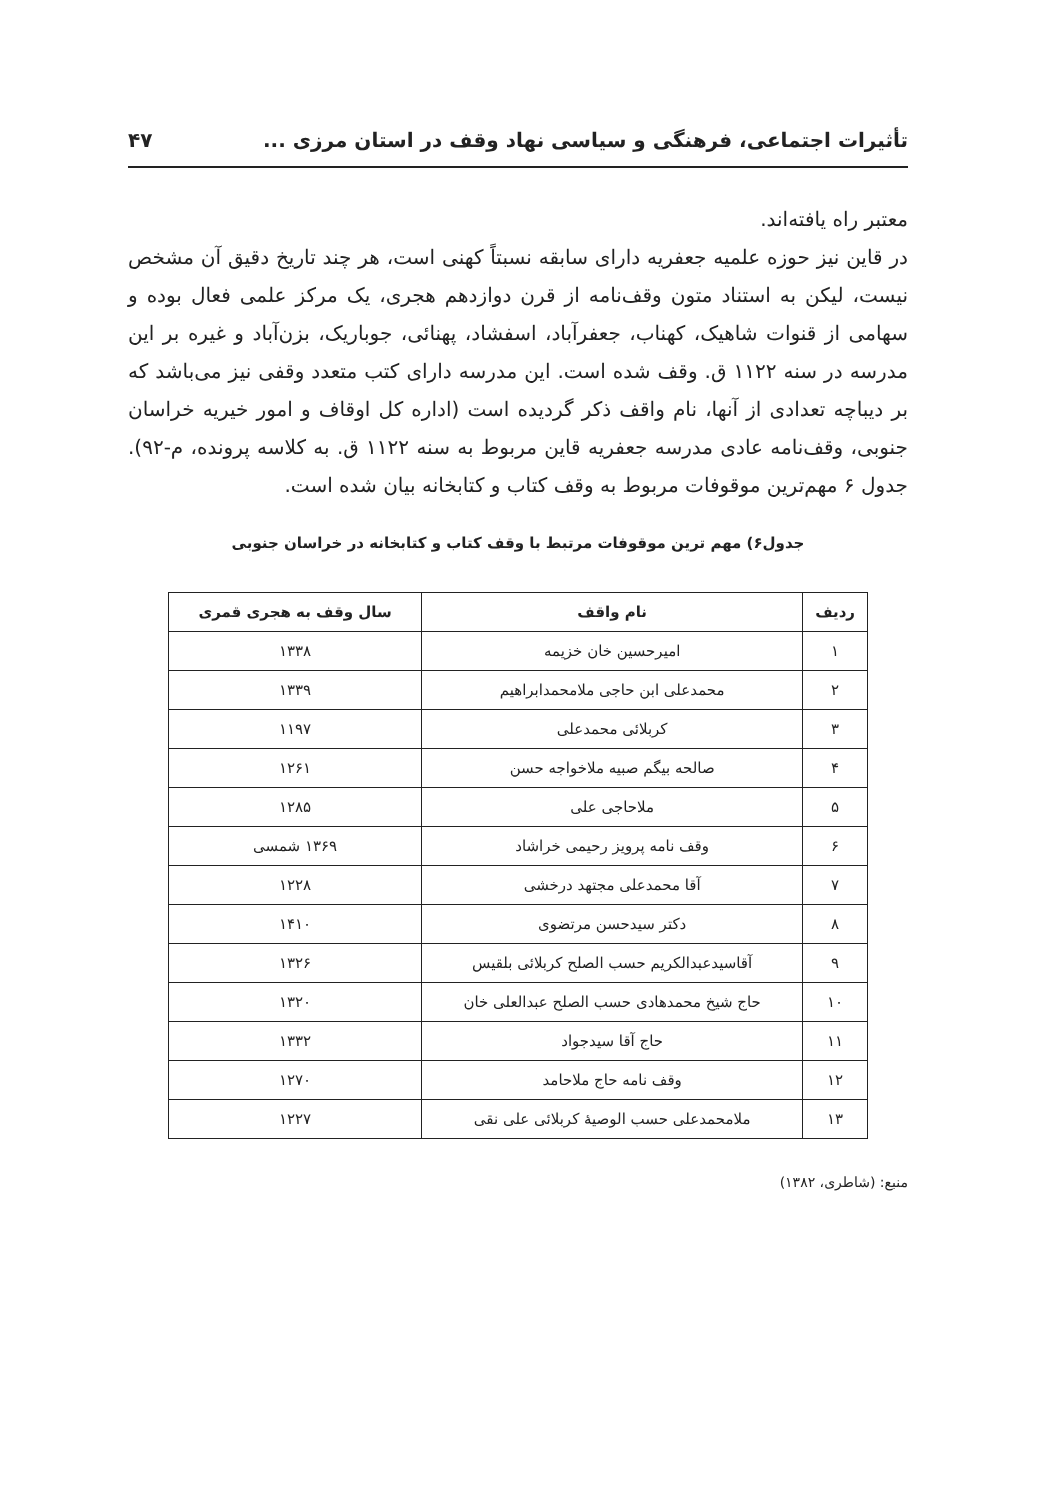تأثیرات اجتماعی، فرهنگی و سیاسی نهاد وقف در استان مرزی ... ۴۷
معتبر راه یافته‌اند.
در قاین نیز حوزه علمیه جعفریه دارای سابقه نسبتاً کهنی است، هر چند تاریخ دقیق آن مشخص نیست، لیکن به استناد متون وقف‌نامه از قرن دوازدهم هجری، یک مرکز علمی فعال بوده و سهامی از قنوات شاهیک، کهناب، جعفرآباد، اسفشاد، پهنائی، جوباریک، بزن‌آباد و غیره بر این مدرسه در سنه ۱۱۲۲ ق. وقف شده است. این مدرسه دارای کتب متعدد وقفی نیز می‌باشد که بر دیباچه تعدادی از آنها، نام واقف ذکر گردیده است (اداره کل اوقاف و امور خیریه خراسان جنوبی، وقف‌نامه عادی مدرسه جعفریه قاین مربوط به سنه ۱۱۲۲ ق. به کلاسه پرونده، م-۹۲). جدول ۶ مهم‌ترین موقوفات مربوط به وقف کتاب و کتابخانه بیان شده است.
جدول۶) مهم ترین موقوفات مرتبط با وقف کتاب و کتابخانه در خراسان جنوبی
| ردیف | نام واقف | سال وقف به هجری قمری |
| --- | --- | --- |
| ۱ | امیرحسین خان خزیمه | ۱۳۳۸ |
| ۲ | محمدعلی ابن حاجی ملامحمدابراهیم | ۱۳۳۹ |
| ۳ | کربلائی محمدعلی | ۱۱۹۷ |
| ۴ | صالحه بیگم صبیه ملاخواجه حسن | ۱۲۶۱ |
| ۵ | ملاحاجی علی | ۱۲۸۵ |
| ۶ | وقف نامه پرویز رحیمی خراشاد | ۱۳۶۹ شمسی |
| ۷ | آقا محمدعلی مجتهد درخشی | ۱۲۲۸ |
| ۸ | دکتر سیدحسن مرتضوی | ۱۴۱۰ |
| ۹ | آقاسیدعبدالکریم حسب الصلح کربلائی بلقیس | ۱۳۲۶ |
| ۱۰ | حاج شیخ محمدهادی حسب الصلح عبدالعلی خان | ۱۳۲۰ |
| ۱۱ | حاج آقا سیدجواد | ۱۳۳۲ |
| ۱۲ | وقف نامه حاج ملاحامد | ۱۲۷۰ |
| ۱۳ | ملامحمدعلی حسب الوصیهٔ کربلائی علی نقی | ۱۲۲۷ |
منبع: (شاطری، ۱۳۸۲)